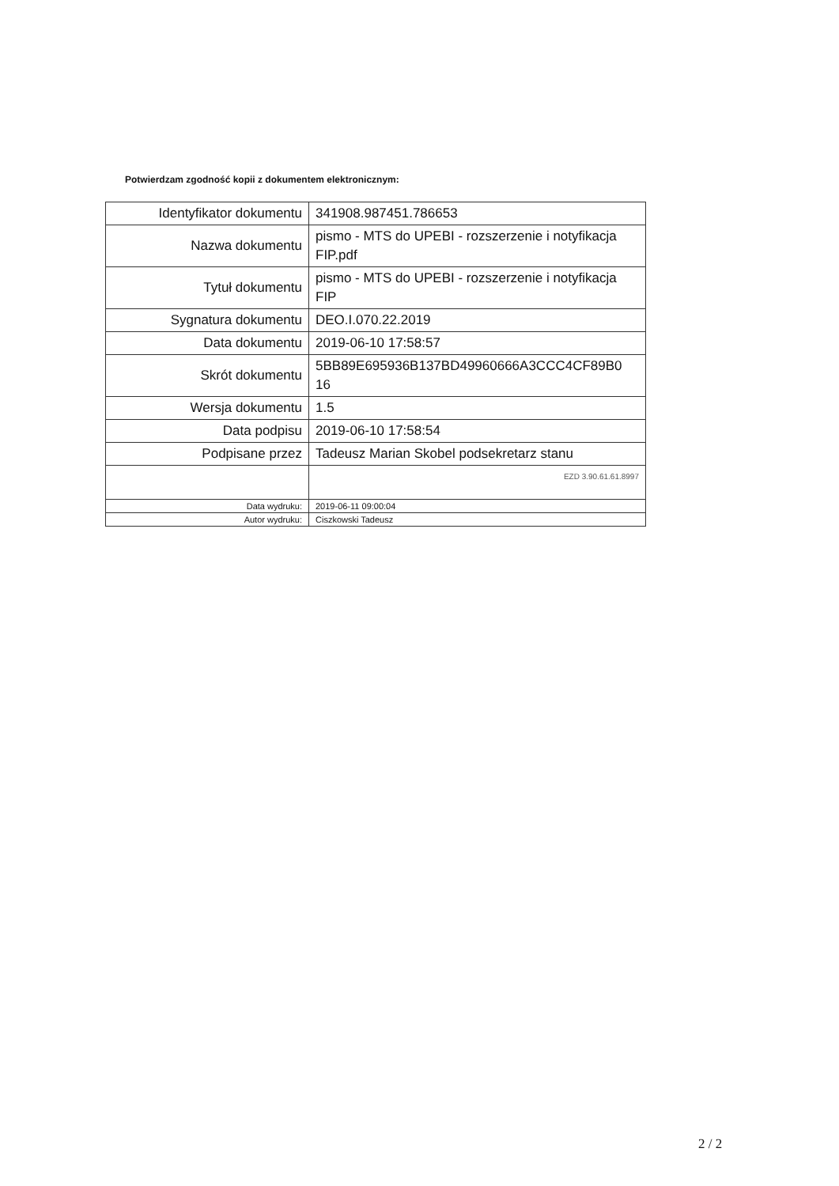Potwierdzam zgodność kopii z dokumentem elektronicznym:
| Identyfikator dokumentu | 341908.987451.786653 |
| Nazwa dokumentu | pismo - MTS do UPEBI - rozszerzenie i notyfikacja FIP.pdf |
| Tytuł dokumentu | pismo - MTS do UPEBI - rozszerzenie i notyfikacja FIP |
| Sygnatura dokumentu | DEO.I.070.22.2019 |
| Data dokumentu | 2019-06-10 17:58:57 |
| Skrót dokumentu | 5BB89E695936B137BD49960666A3CCC4CF89B0 16 |
| Wersja dokumentu | 1.5 |
| Data podpisu | 2019-06-10 17:58:54 |
| Podpisane przez | Tadeusz Marian Skobel podsekretarz stanu |
| | EZD 3.90.61.61.8997 |
| Data wydruku: | 2019-06-11 09:00:04 |
| Autor wydruku: | Ciszkowski Tadeusz |
2 / 2